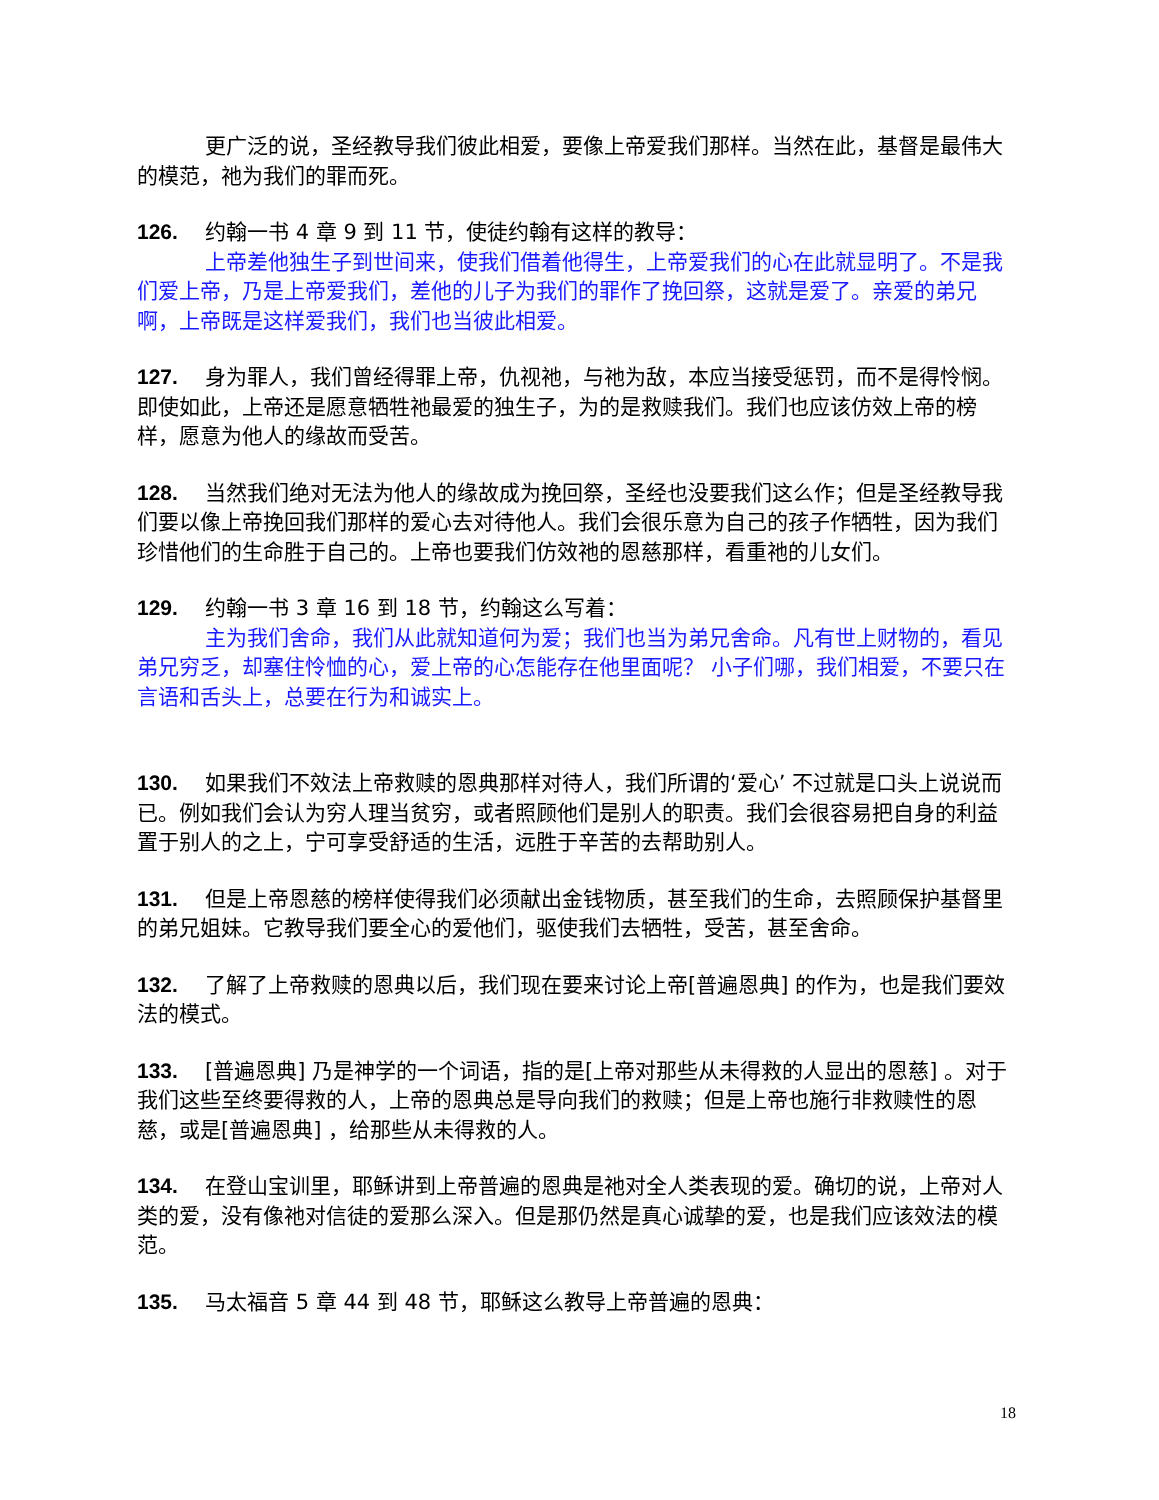更广泛的说，圣经教导我们彼此相爱，要像上帝爱我们那样。当然在此，基督是最伟大的模范，祂为我们的罪而死。
126. 约翰一书 4 章 9 到 11 节，使徒约翰有这样的教导：
上帝差他独生子到世间来，使我们借着他得生，上帝爱我们的心在此就显明了。不是我们爱上帝，乃是上帝爱我们，差他的儿子为我们的罪作了挽回祭，这就是爱了。亲爱的弟兄啊，上帝既是这样爱我们，我们也当彼此相爱。
127. 身为罪人，我们曾经得罪上帝，仇视祂，与祂为敌，本应当接受惩罚，而不是得怜悯。即使如此，上帝还是愿意牺牲祂最爱的独生子，为的是救赎我们。我们也应该仿效上帝的榜样，愿意为他人的缘故而受苦。
128. 当然我们绝对无法为他人的缘故成为挽回祭，圣经也没要我们这么作；但是圣经教导我们要以像上帝挽回我们那样的爱心去对待他人。我们会很乐意为自己的孩子作牺牲，因为我们珍惜他们的生命胜于自己的。上帝也要我们仿效祂的恩慈那样，看重祂的儿女们。
129. 约翰一书 3 章 16 到 18 节，约翰这么写着：
主为我们舍命，我们从此就知道何为爱；我们也当为弟兄舍命。凡有世上财物的，看见弟兄穷乏，却塞住怜恤的心，爱上帝的心怎能存在他里面呢？ 小子们哪，我们相爱，不要只在言语和舌头上，总要在行为和诚实上。
130. 如果我们不效法上帝救赎的恩典那样对待人，我们所谓的‘爱心’ 不过就是口头上说说而已。例如我们会认为穷人理当贫穷，或者照顾他们是别人的职责。我们会很容易把自身的利益置于别人的之上，宁可享受舒适的生活，远胜于辛苦的去帮助别人。
131. 但是上帝恩慈的榜样使得我们必须献出金钱物质，甚至我们的生命，去照顾保护基督里的弟兄姐妹。它教导我们要全心的爱他们，驱使我们去牺牲，受苦，甚至舍命。
132. 了解了上帝救赎的恩典以后，我们现在要来讨论上帝[普遍恩典] 的作为，也是我们要效法的模式。
133. [普遍恩典] 乃是神学的一个词语，指的是[上帝对那些从未得救的人显出的恩慈] 。对于我们这些至终要得救的人，上帝的恩典总是导向我们的救赎；但是上帝也施行非救赎性的恩慈，或是[普遍恩典] ，给那些从未得救的人。
134. 在登山宝训里，耶稣讲到上帝普遍的恩典是祂对全人类表现的爱。确切的说，上帝对人类的爱，没有像祂对信徒的爱那么深入。但是那仍然是真心诚挚的爱，也是我们应该效法的模范。
135. 马太福音 5 章 44 到 48 节，耶稣这么教导上帝普遍的恩典：
18